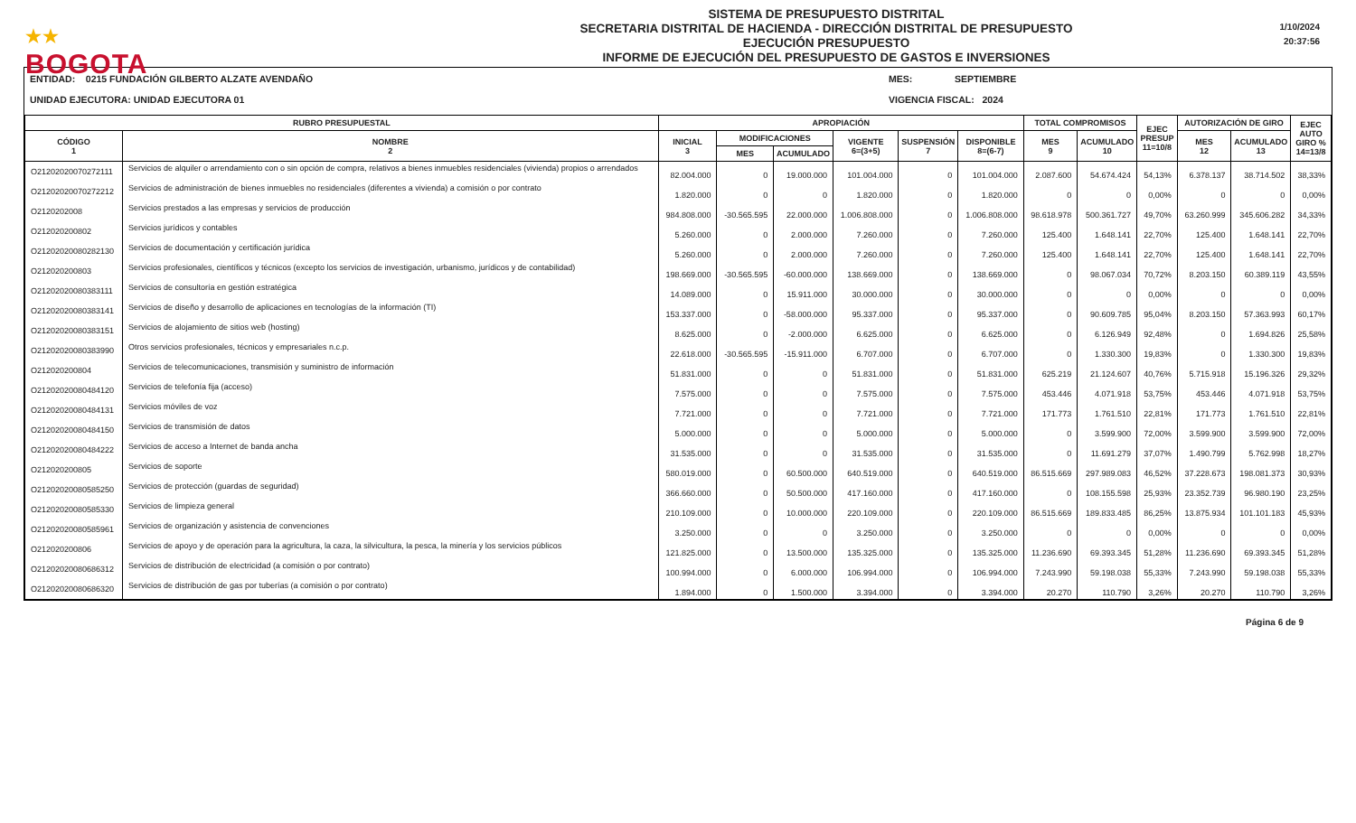★★
BOGOTA
SISTEMA DE PRESUPUESTO DISTRITAL
SECRETARIA DISTRITAL DE HACIENDA - DIRECCIÓN DISTRITAL DE PRESUPUESTO
EJECUCIÓN PRESUPUESTO
INFORME DE EJECUCIÓN DEL PRESUPUESTO DE GASTOS E INVERSIONES
1/10/2024
20:37:56
ENTIDAD: 0215 FUNDACIÓN GILBERTO ALZATE AVENDAÑO MES: SEPTIEMBRE
UNIDAD EJECUTORA: UNIDAD EJECUTORA 01 VIGENCIA FISCAL: 2024
| RUBRO PRESUPUESTAL | | APROPIACIÓN | | | | | | TOTAL COMPROMISOS | | EJEC PRESUP 11=10/8 | AUTORIZACIÓN DE GIRO | | EJEC AUTO GIRO % 14=13/8 |
| --- | --- | --- | --- | --- | --- | --- | --- | --- | --- | --- | --- | --- | --- |
| CÓDIGO 1 | NOMBRE 2 | INICIAL 3 | MODIFICACIONES | | VIGENTE 6=(3+5) | SUSPENSIÓN 7 | DISPONIBLE 8=(6-7) | MES 9 | ACUMULADO 10 | | MES 12 | ACUMULADO 13 | |
| | | | MES | ACUMULADO | | | | | | | | | |
| O21202020070272111 | Servicios de alquiler o arrendamiento con o sin opción de compra, relativos a bienes inmuebles residenciales (vivienda) propios o arrendados | 82.004.000 | 0 | 19.000.000 | 101.004.000 | 0 | 101.004.000 | 2.087.600 | 54.674.424 | 54,13% | 6.378.137 | 38.714.502 | 38,33% |
| O21202020070272212 | Servicios de administración de bienes inmuebles no residenciales (diferentes a vivienda) a comisión o por contrato | 1.820.000 | 0 | 0 | 1.820.000 | 0 | 1.820.000 | 0 | 0 | 0,00% | 0 | 0 | 0,00% |
| O2120202008 | Servicios prestados a las empresas y servicios de producción | 984.808.000 | -30.565.595 | 22.000.000 | 1.006.808.000 | 0 | 1.006.808.000 | 98.618.978 | 500.361.727 | 49,70% | 63.260.999 | 345.606.282 | 34,33% |
| O212020200802 | Servicios jurídicos y contables | 5.260.000 | 0 | 2.000.000 | 7.260.000 | 0 | 7.260.000 | 125.400 | 1.648.141 | 22,70% | 125.400 | 1.648.141 | 22,70% |
| O21202020080282130 | Servicios de documentación y certificación jurídica | 5.260.000 | 0 | 2.000.000 | 7.260.000 | 0 | 7.260.000 | 125.400 | 1.648.141 | 22,70% | 125.400 | 1.648.141 | 22,70% |
| O212020200803 | Servicios profesionales, científicos y técnicos (excepto los servicios de investigación, urbanismo, jurídicos y de contabilidad) | 198.669.000 | -30.565.595 | -60.000.000 | 138.669.000 | 0 | 138.669.000 | 0 | 98.067.034 | 70,72% | 8.203.150 | 60.389.119 | 43,55% |
| O21202020080383111 | Servicios de consultoría en gestión estratégica | 14.089.000 | 0 | 15.911.000 | 30.000.000 | 0 | 30.000.000 | 0 | 0 | 0,00% | 0 | 0 | 0,00% |
| O21202020080383141 | Servicios de diseño y desarrollo de aplicaciones en tecnologías de la información (TI) | 153.337.000 | 0 | -58.000.000 | 95.337.000 | 0 | 95.337.000 | 0 | 90.609.785 | 95,04% | 8.203.150 | 57.363.993 | 60,17% |
| O21202020080383151 | Servicios de alojamiento de sitios web (hosting) | 8.625.000 | 0 | -2.000.000 | 6.625.000 | 0 | 6.625.000 | 0 | 6.126.949 | 92,48% | 0 | 1.694.826 | 25,58% |
| O21202020080383990 | Otros servicios profesionales, técnicos y empresariales n.c.p. | 22.618.000 | -30.565.595 | -15.911.000 | 6.707.000 | 0 | 6.707.000 | 0 | 1.330.300 | 19,83% | 0 | 1.330.300 | 19,83% |
| O212020200804 | Servicios de telecomunicaciones, transmisión y suministro de información | 51.831.000 | 0 | 0 | 51.831.000 | 0 | 51.831.000 | 625.219 | 21.124.607 | 40,76% | 5.715.918 | 15.196.326 | 29,32% |
| O21202020080484120 | Servicios de telefonía fija (acceso) | 7.575.000 | 0 | 0 | 7.575.000 | 0 | 7.575.000 | 453.446 | 4.071.918 | 53,75% | 453.446 | 4.071.918 | 53,75% |
| O21202020080484131 | Servicios móviles de voz | 7.721.000 | 0 | 0 | 7.721.000 | 0 | 7.721.000 | 171.773 | 1.761.510 | 22,81% | 171.773 | 1.761.510 | 22,81% |
| O21202020080484150 | Servicios de transmisión de datos | 5.000.000 | 0 | 0 | 5.000.000 | 0 | 5.000.000 | 0 | 3.599.900 | 72,00% | 3.599.900 | 3.599.900 | 72,00% |
| O21202020080484222 | Servicios de acceso a Internet de banda ancha | 31.535.000 | 0 | 0 | 31.535.000 | 0 | 31.535.000 | 0 | 11.691.279 | 37,07% | 1.490.799 | 5.762.998 | 18,27% |
| O212020200805 | Servicios de soporte | 580.019.000 | 0 | 60.500.000 | 640.519.000 | 0 | 640.519.000 | 86.515.669 | 297.989.083 | 46,52% | 37.228.673 | 198.081.373 | 30,93% |
| O21202020080585250 | Servicios de protección (guardas de seguridad) | 366.660.000 | 0 | 50.500.000 | 417.160.000 | 0 | 417.160.000 | 0 | 108.155.598 | 25,93% | 23.352.739 | 96.980.190 | 23,25% |
| O21202020080585330 | Servicios de limpieza general | 210.109.000 | 0 | 10.000.000 | 220.109.000 | 0 | 220.109.000 | 86.515.669 | 189.833.485 | 86,25% | 13.875.934 | 101.101.183 | 45,93% |
| O21202020080585961 | Servicios de organización y asistencia de convenciones | 3.250.000 | 0 | 0 | 3.250.000 | 0 | 3.250.000 | 0 | 0 | 0,00% | 0 | 0 | 0,00% |
| O212020200806 | Servicios de apoyo y de operación para la agricultura, la caza, la silvicultura, la pesca, la minería y los servicios públicos | 121.825.000 | 0 | 13.500.000 | 135.325.000 | 0 | 135.325.000 | 11.236.690 | 69.393.345 | 51,28% | 11.236.690 | 69.393.345 | 51,28% |
| O21202020080686312 | Servicios de distribución de electricidad (a comisión o por contrato) | 100.994.000 | 0 | 6.000.000 | 106.994.000 | 0 | 106.994.000 | 7.243.990 | 59.198.038 | 55,33% | 7.243.990 | 59.198.038 | 55,33% |
| O21202020080686320 | Servicios de distribución de gas por tuberías (a comisión o por contrato) | 1.894.000 | 0 | 1.500.000 | 3.394.000 | 0 | 3.394.000 | 20.270 | 110.790 | 3,26% | 20.270 | 110.790 | 3,26% |
Página 6 de 9